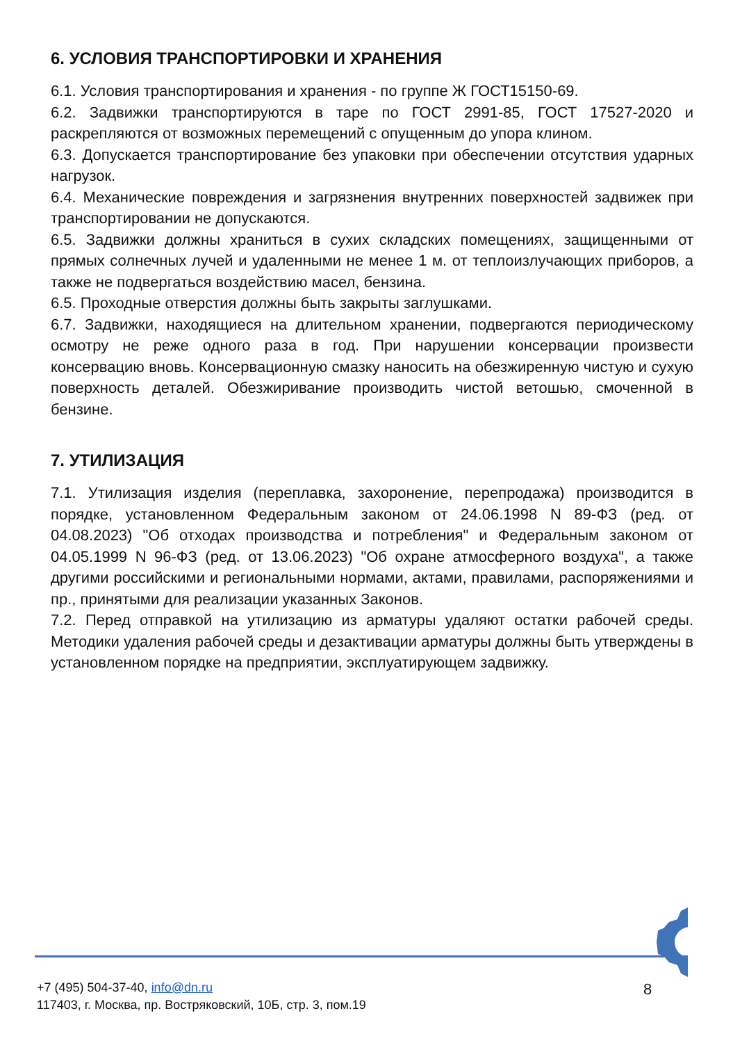6. УСЛОВИЯ ТРАНСПОРТИРОВКИ И ХРАНЕНИЯ
6.1. Условия транспортирования и хранения - по группе Ж ГОСТ15150-69.
6.2. Задвижки транспортируются в таре по ГОСТ 2991-85, ГОСТ 17527-2020 и раскрепляются от возможных перемещений с опущенным до упора клином.
6.3. Допускается транспортирование без упаковки при обеспечении отсутствия ударных нагрузок.
6.4. Механические повреждения и загрязнения внутренних поверхностей задвижек при транспортировании не допускаются.
6.5. Задвижки должны храниться в сухих складских помещениях, защищенными от прямых солнечных лучей и удаленными не менее 1 м. от теплоизлучающих приборов, а также не подвергаться воздействию масел, бензина.
6.5. Проходные отверстия должны быть закрыты заглушками.
6.7. Задвижки, находящиеся на длительном хранении, подвергаются периодическому осмотру не реже одного раза в год. При нарушении консервации произвести консервацию вновь. Консервационную смазку наносить на обезжиренную чистую и сухую поверхность деталей. Обезжиривание производить чистой ветошью, смоченной в бензине.
7. УТИЛИЗАЦИЯ
7.1. Утилизация изделия (переплавка, захоронение, перепродажа) производится в порядке, установленном Федеральным законом от 24.06.1998 N 89-ФЗ (ред. от 04.08.2023) "Об отходах производства и потребления" и Федеральным законом от 04.05.1999 N 96-ФЗ (ред. от 13.06.2023) "Об охране атмосферного воздуха", а также другими российскими и региональными нормами, актами, правилами, распоряжениями и пр., принятыми для реализации указанных Законов.
7.2. Перед отправкой на утилизацию из арматуры удаляют остатки рабочей среды. Методики удаления рабочей среды и дезактивации арматуры должны быть утверждены в установленном порядке на предприятии, эксплуатирующем задвижку.
+7 (495) 504-37-40, info@dn.ru
117403, г. Москва, пр. Востряковский, 10Б, стр. 3, пом.19
8